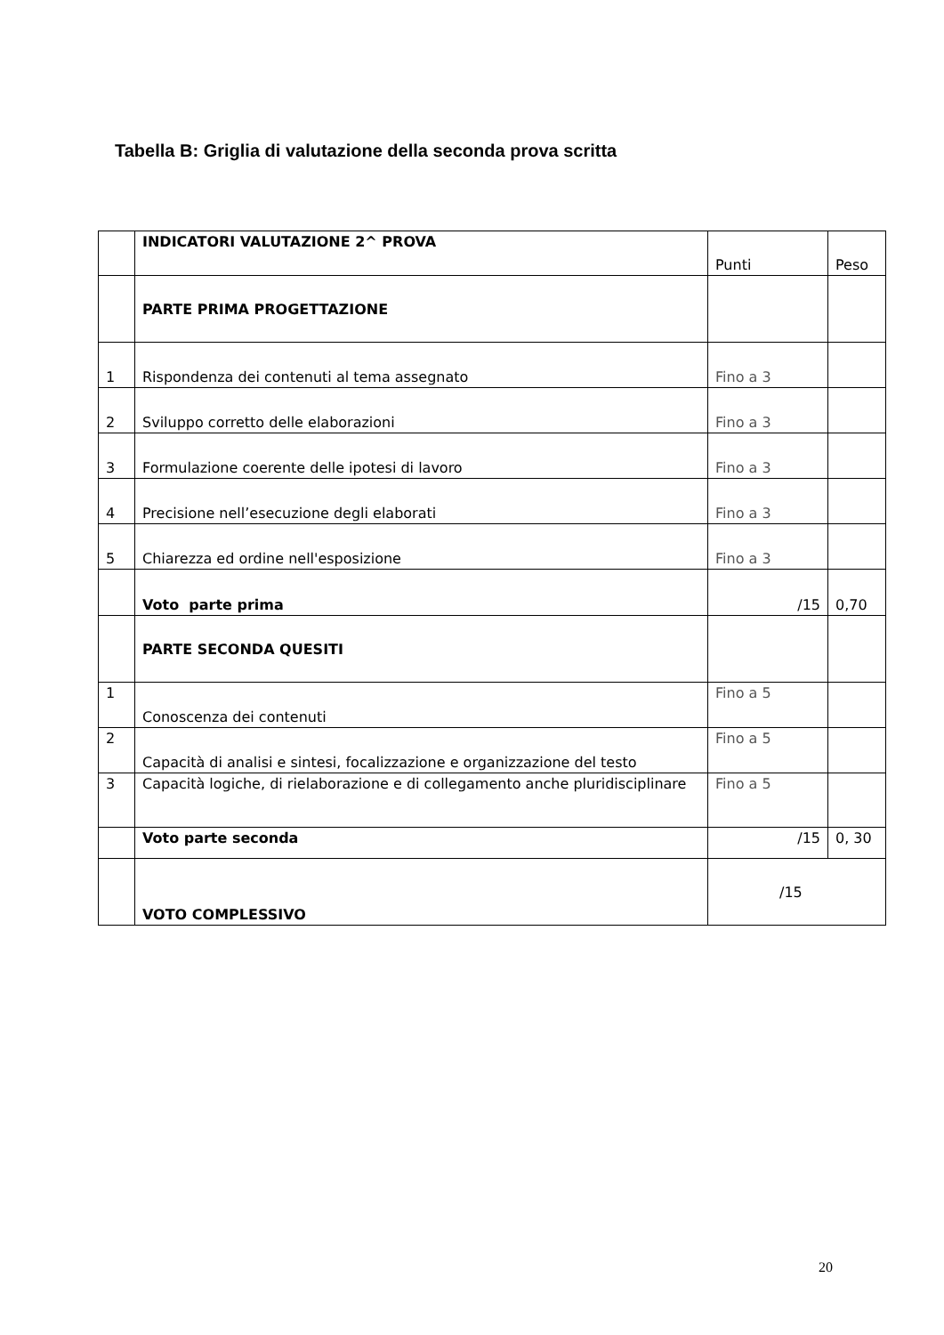Tabella B: Griglia di valutazione della seconda prova scritta
| | INDICATORI VALUTAZIONE 2^ PROVA | Punti | Peso |
| | PARTE PRIMA PROGETTAZIONE | | |
| 1 | Rispondenza dei contenuti al tema assegnato | Fino a 3 | |
| 2 | Sviluppo corretto delle elaborazioni | Fino a 3 | |
| 3 | Formulazione coerente delle ipotesi di lavoro | Fino a 3 | |
| 4 | Precisione nell’esecuzione degli elaborati | Fino a 3 | |
| 5 | Chiarezza ed ordine nell'esposizione | Fino a 3 | |
| | Voto parte prima | /15 | 0,70 |
| | PARTE SECONDA QUESITI | | |
| 1 | Conoscenza dei contenuti | Fino a 5 | |
| 2 | Capacità di analisi e sintesi, focalizzazione e organizzazione del testo | Fino a 5 | |
| 3 | Capacità logiche, di rielaborazione e di collegamento anche pluridisciplinare | Fino a 5 | |
| | Voto parte seconda | /15 | 0, 30 |
| | VOTO COMPLESSIVO | /15 | |
20